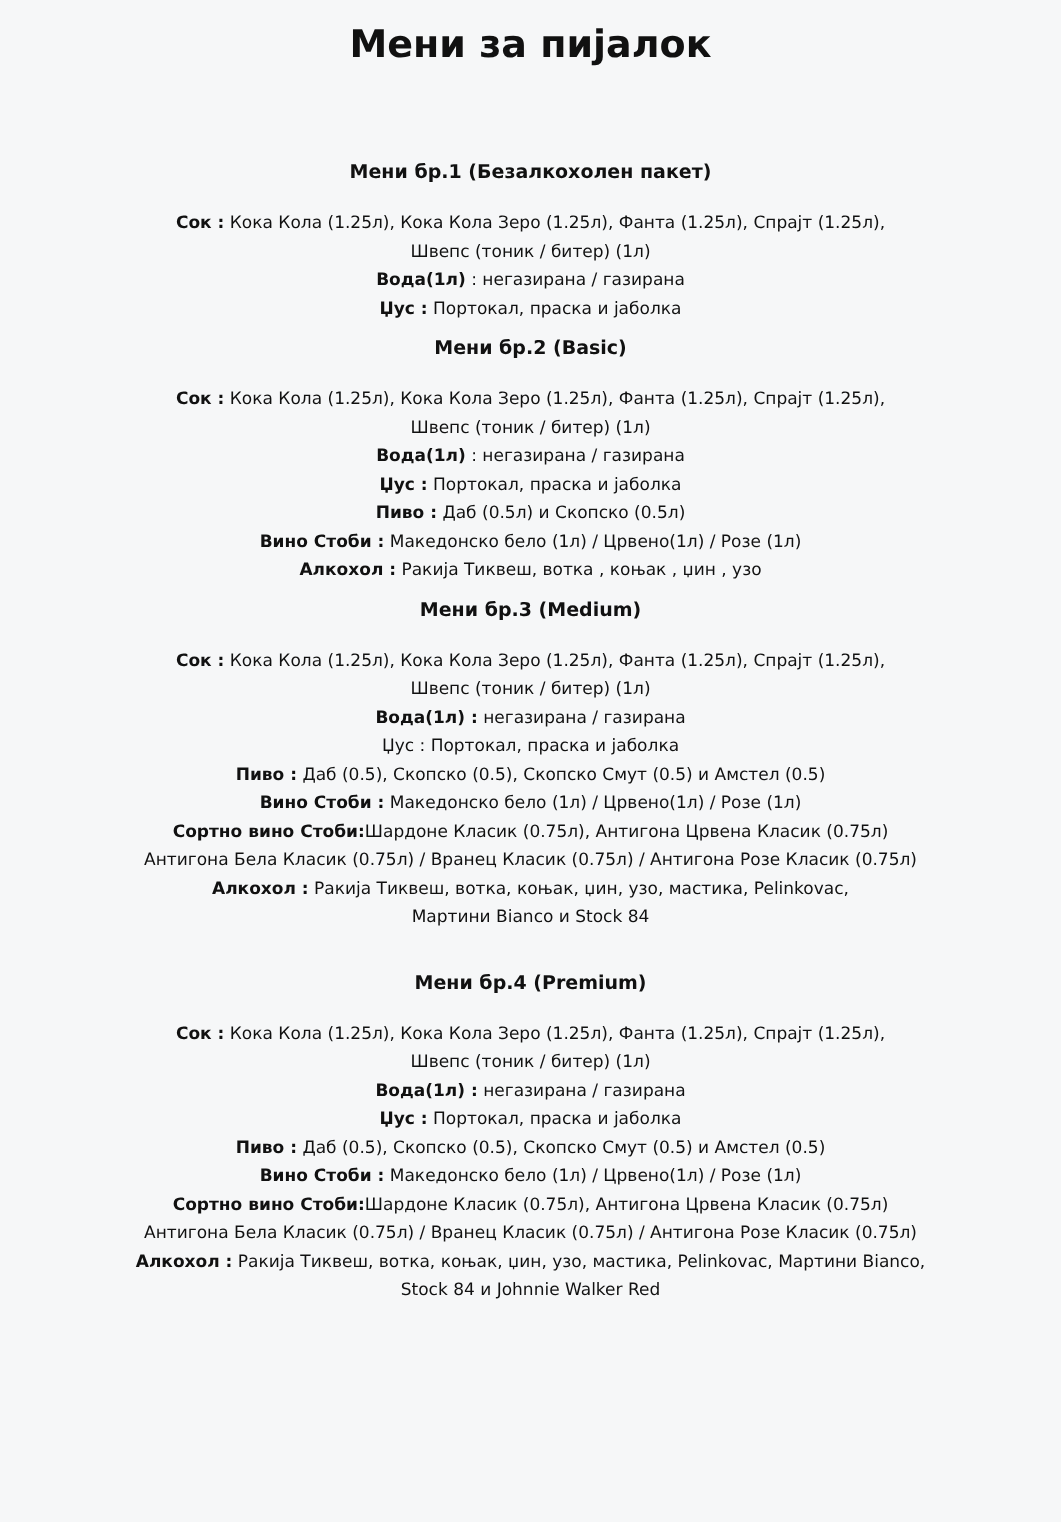Мени за пијалок
Мени бр.1 (Безалкохолен пакет)
Сок : Кока Кола (1.25л), Кока Кола Зеро (1.25л), Фанта (1.25л), Спрајт (1.25л),
Швепс (тоник / битер) (1л)
Вода(1л) : негазирана / газирана
Џус : Портокал, праска и јаболка
Мени бр.2 (Basic)
Сок : Кока Кола (1.25л), Кока Кола Зеро (1.25л), Фанта (1.25л), Спрајт (1.25л),
Швепс (тоник / битер) (1л)
Вода(1л) : негазирана / газирана
Џус : Портокал, праска и јаболка
Пиво : Даб (0.5л) и Скопско (0.5л)
Вино Стоби : Македонско бело (1л) / Црвено(1л) / Розе (1л)
Алкохол : Ракија Тиквеш, вотка , коњак , џин , узо
Мени бр.3 (Medium)
Сок : Кока Кола (1.25л), Кока Кола Зеро (1.25л), Фанта (1.25л), Спрајт (1.25л),
Швепс (тоник / битер) (1л)
Вода(1л) : негазирана / газирана
Џус : Портокал, праска и јаболка
Пиво : Даб (0.5), Скопско (0.5), Скопско Смут (0.5) и Амстел (0.5)
Вино Стоби : Македонско бело (1л) / Црвено(1л) / Розе (1л)
Сортно вино Стоби: Шардоне Класик (0.75л), Антигона Црвена Класик (0.75л)
Антигона Бела Класик (0.75л) / Вранец Класик (0.75л) / Антигона Розе Класик (0.75л)
Алкохол : Ракија Тиквеш, вотка, коњак, џин, узо, мастика, Pelinkovac,
Мартини Bianco и Stock 84
Мени бр.4 (Premium)
Сок : Кока Кола (1.25л), Кока Кола Зеро (1.25л), Фанта (1.25л), Спрајт (1.25л),
Швепс (тоник / битер) (1л)
Вода(1л) : негазирана / газирана
Џус : Портокал, праска и јаболка
Пиво : Даб (0.5), Скопско (0.5), Скопско Смут (0.5) и Амстел (0.5)
Вино Стоби : Македонско бело (1л) / Црвено(1л) / Розе (1л)
Сортно вино Стоби: Шардоне Класик (0.75л), Антигона Црвена Класик (0.75л)
Антигона Бела Класик (0.75л) / Вранец Класик (0.75л) / Антигона Розе Класик (0.75л)
Алкохол : Ракија Тиквеш, вотка, коњак, џин, узо, мастика, Pelinkovac, Мартини Bianco,
Stock 84 и Johnnie Walker Red